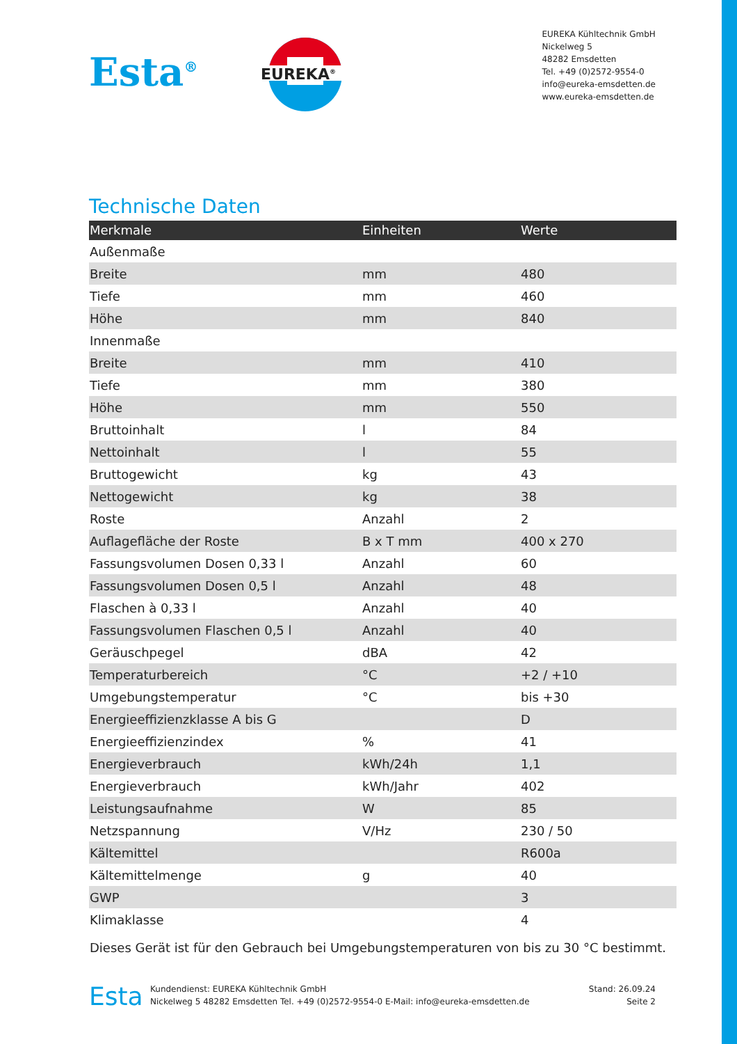Esta<sup>®</sup>
EUREKA<sup>®</sup>
EUREKA Kühltechnik GmbH
Nickelweg 5
48282 Emsdetten
Tel. +49 (0)2572-9554-0
info@eureka-emsdetten.de
www.eureka-emsdetten.de
Technische Daten
| Merkmale | Einheiten | Werte |
| --- | --- | --- |
| Außenmaße | | |
| Breite | mm | 480 |
| Tiefe | mm | 460 |
| Höhe | mm | 840 |
| Innenmaße | | |
| Breite | mm | 410 |
| Tiefe | mm | 380 |
| Höhe | mm | 550 |
| Bruttoinhalt | l | 84 |
| Nettoinhalt | l | 55 |
| Bruttogewicht | kg | 43 |
| Nettogewicht | kg | 38 |
| Roste | Anzahl | 2 |
| Auflagefläche der Roste | B x T mm | 400 x 270 |
| Fassungsvolumen Dosen 0,33 l | Anzahl | 60 |
| Fassungsvolumen Dosen 0,5 l | Anzahl | 48 |
| Flaschen à 0,33 l | Anzahl | 40 |
| Fassungsvolumen Flaschen 0,5 l | Anzahl | 40 |
| Geräuschpegel | dBA | 42 |
| Temperaturbereich | °C | +2 / +10 |
| Umgebungstemperatur | °C | bis +30 |
| Energieeffizienzklasse A bis G | | D |
| Energieeffizienzindex | % | 41 |
| Energieverbrauch | kWh/24h | 1,1 |
| Energieverbrauch | kWh/Jahr | 402 |
| Leistungsaufnahme | W | 85 |
| Netzspannung | V/Hz | 230 / 50 |
| Kältemittel | | R600a |
| Kältemittelmenge | g | 40 |
| GWP | | 3 |
| Klimaklasse | | 4 |
Dieses Gerät ist für den Gebrauch bei Umgebungstemperaturen von bis zu 30 °C bestimmt.
Esta
Kundendienst: EUREKA Kühltechnik GmbH
Nickelweg 5 48282 Emsdetten Tel. +49 (0)2572-9554-0 E-Mail: info@eureka-emsdetten.de
Stand: 26.09.24
Seite 2